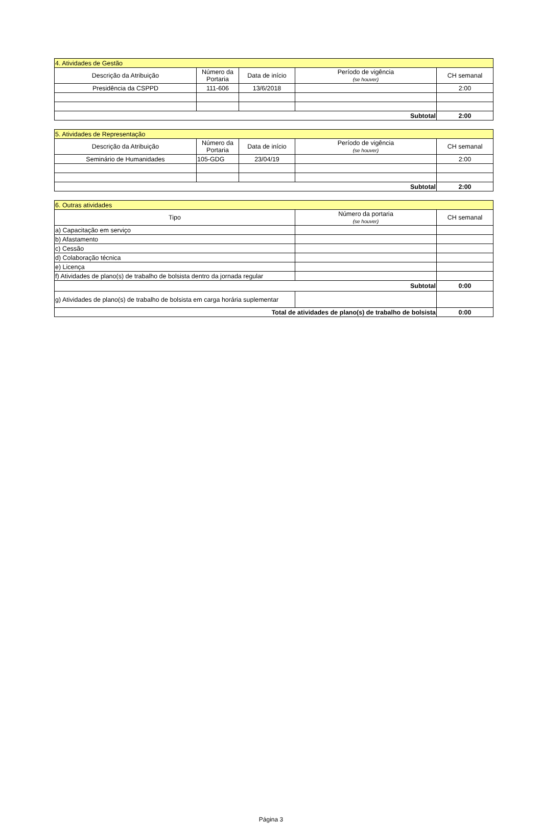| 4. Atividades de Gestão | | | | |
| Descrição da Atribuição | Número da Portaria | Data de início | Período de vigência (se houver) | CH semanal |
| Presidência da CSPPD | 111-606 | 13/6/2018 | | 2:00 |
| Subtotal | | | | 2:00 |
| 5. Atividades de Representação | | | | |
| Descrição da Atribuição | Número da Portaria | Data de início | Período de vigência (se houver) | CH semanal |
| Seminário de Humanidades | 105-GDG | 23/04/19 | | 2:00 |
| Subtotal | | | | 2:00 |
| 6. Outras atividades | | |
| Tipo | Número da portaria (se houver) | CH semanal |
| a) Capacitação em serviço | | |
| b) Afastamento | | |
| c) Cessão | | |
| d) Colaboração técnica | | |
| e) Licença | | |
| f) Atividades de plano(s) de trabalho de bolsista dentro da jornada regular | | |
| Subtotal | | 0:00 |
| g) Atividades de plano(s) de trabalho de bolsista em carga horária suplementar | | |
| Total de atividades de plano(s) de trabalho de bolsista | | 0:00 |
Página 3